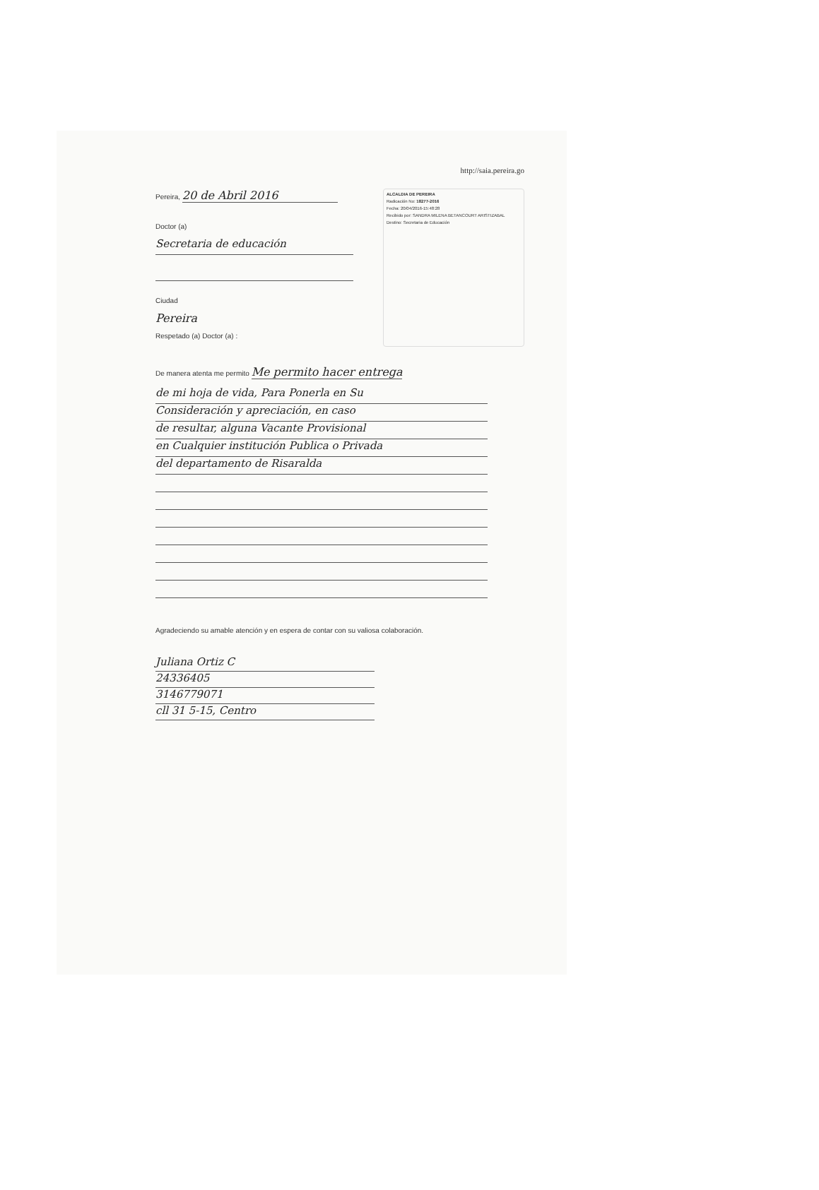http://saia.pereira.go
Pereira, 20 de Abril 2016
Doctor (a)
Secretaria de educación
Ciudad
Pereira
Respetado (a) Doctor (a) :
ALCALDIA DE PEREIRA
Radicación No: 18277-2016
Fecha: 20/04/2016-15:48:28
Recibido por: SANDRA MILENA BETANCOURT ARISTIZABAL
Destino: Secretaria de Educación
De manera atenta me permito Me permito hacer entrega
de mi hoja de vida, Para Ponerla en Su
Consideración y apreciación, en caso
de resultar, alguna Vacante Provisional
en Cualquier institución Publica o Privada
del departamento de Risaralda
Agradeciendo su amable atención y en espera de contar con su valiosa colaboración.
Juliana Ortiz C
24336405
3146779071
cll 31 5-15, Centro